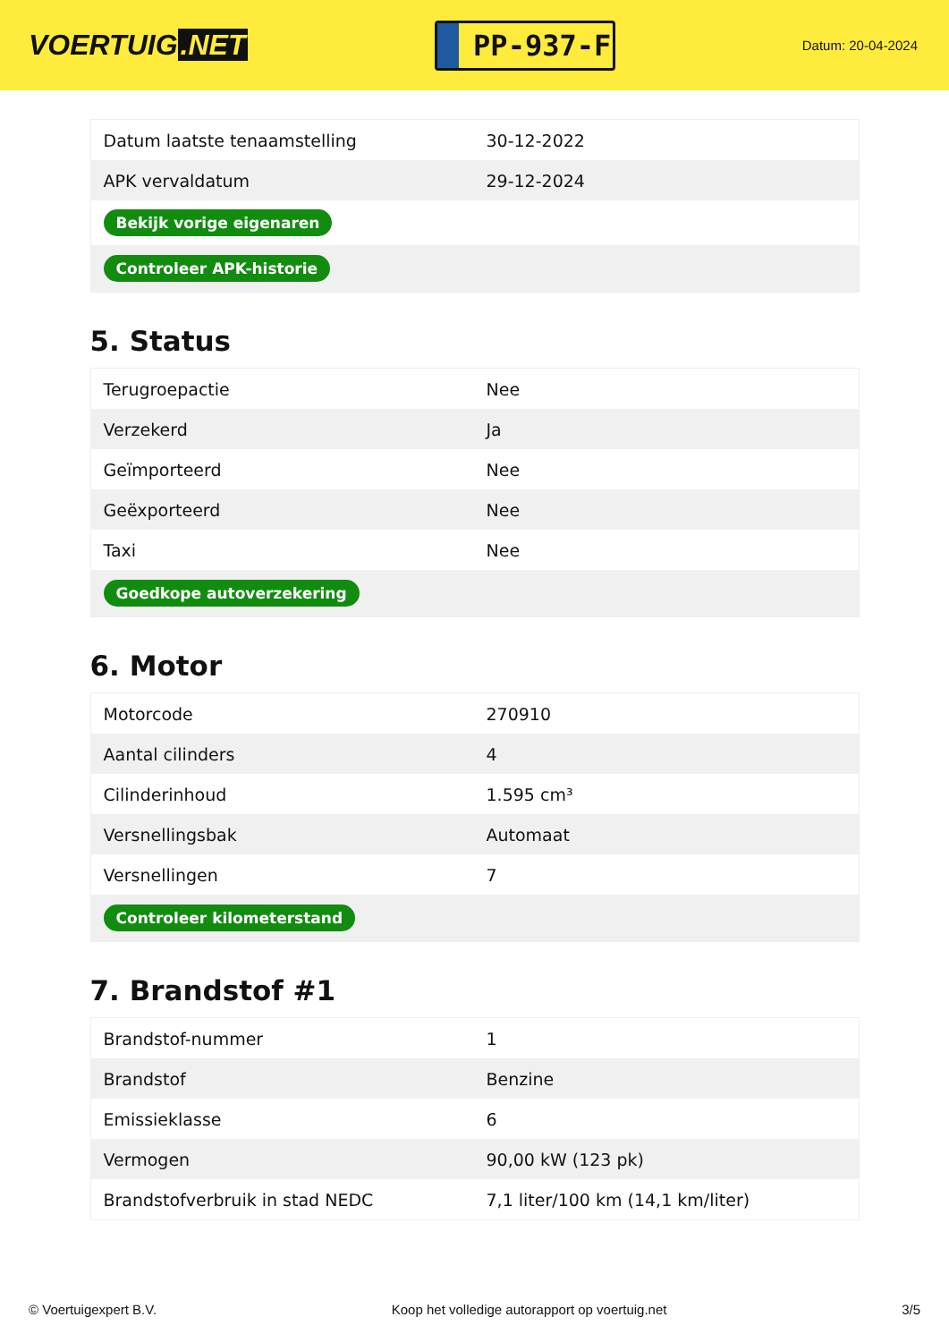VOERTUIG.NET
PP-937-F
Datum: 20-04-2024
| Datum laatste tenaamstelling | 30-12-2022 |
| APK vervaldatum | 29-12-2024 |
| Bekijk vorige eigenaren | |
| Controleer APK-historie | |
5. Status
| Terugroepactie | Nee |
| Verzekerd | Ja |
| Geïmporteerd | Nee |
| Geëxporteerd | Nee |
| Taxi | Nee |
| Goedkope autoverzekering | |
6. Motor
| Motorcode | 270910 |
| Aantal cilinders | 4 |
| Cilinderinhoud | 1.595 cm³ |
| Versnellingsbak | Automaat |
| Versnellingen | 7 |
| Controleer kilometerstand | |
7. Brandstof #1
| Brandstof-nummer | 1 |
| Brandstof | Benzine |
| Emissieklasse | 6 |
| Vermogen | 90,00 kW (123 pk) |
| Brandstofverbruik in stad NEDC | 7,1 liter/100 km (14,1 km/liter) |
© Voertuigexpert B.V. Koop het volledige autorapport op voertuig.net 3/5